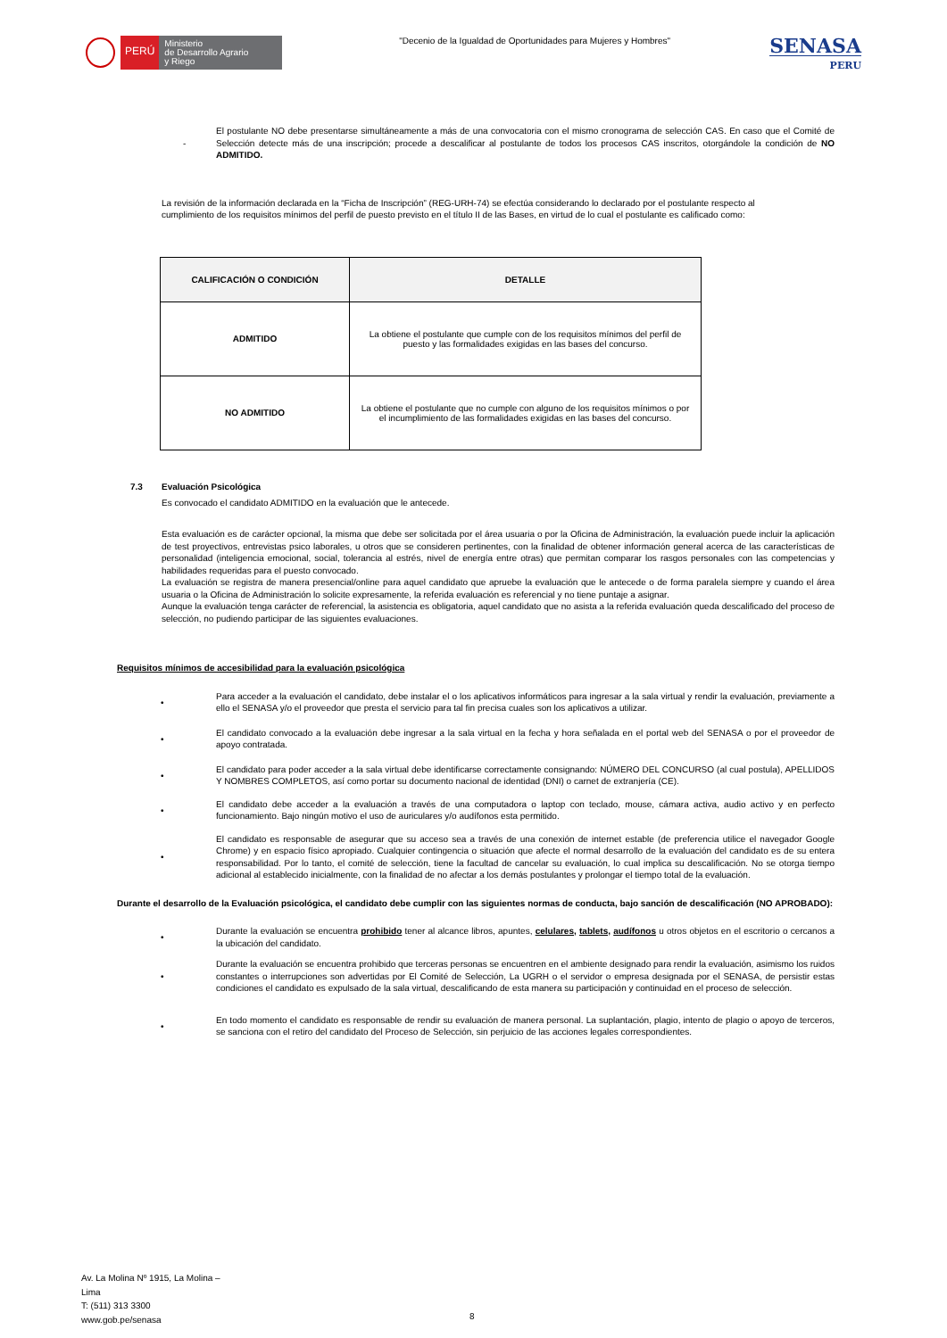PERÚ
Ministerio
de Desarrollo Agrario
y Riego
"Decenio de la Igualdad de Oportunidades para Mujeres y Hombres"
SENASA
PERU
-
El postulante NO debe presentarse simultáneamente a más de una convocatoria con el mismo cronograma de selección CAS. En caso que el Comité de Selección detecte más de una inscripción; procede a descalificar al postulante de todos los procesos CAS inscritos, otorgándole la condición de NO ADMITIDO.
La revisión de la información declarada en la “Ficha de Inscripción” (REG-URH-74) se efectúa considerando lo declarado por el postulante respecto al cumplimiento de los requisitos mínimos del perfil de puesto previsto en el título II de las Bases, en virtud de lo cual el postulante es calificado como:
| CALIFICACIÓN O CONDICIÓN | DETALLE |
| --- | --- |
| ADMITIDO | La obtiene el postulante que cumple con de los requisitos mínimos del perfil de puesto y las formalidades exigidas en las bases del concurso. |
| NO ADMITIDO | La obtiene el postulante que no cumple con alguno de los requisitos mínimos o por el incumplimiento de las formalidades exigidas en las bases del concurso. |
7.3 Evaluación Psicológica
Es convocado el candidato ADMITIDO en la evaluación que le antecede.
Esta evaluación es de carácter opcional, la misma que debe ser solicitada por el área usuaria o por la Oficina de Administración, la evaluación puede incluir la aplicación de test proyectivos, entrevistas psico laborales, u otros que se consideren pertinentes, con la finalidad de obtener información general acerca de las características de personalidad (inteligencia emocional, social, tolerancia al estrés, nivel de energía entre otras) que permitan comparar los rasgos personales con las competencias y habilidades requeridas para el puesto convocado.
La evaluación se registra de manera presencial/online para aquel candidato que apruebe la evaluación que le antecede o de forma paralela siempre y cuando el área usuaria o la Oficina de Administración lo solicite expresamente, la referida evaluación es referencial y no tiene puntaje a asignar.
Aunque la evaluación tenga carácter de referencial, la asistencia es obligatoria, aquel candidato que no asista a la referida evaluación queda descalificado del proceso de selección, no pudiendo participar de las siguientes evaluaciones.
Requisitos mínimos de accesibilidad para la evaluación psicológica
•
Para acceder a la evaluación el candidato, debe instalar el o los aplicativos informáticos para ingresar a la sala virtual y rendir la evaluación, previamente a ello el SENASA y/o el proveedor que presta el servicio para tal fin precisa cuales son los aplicativos a utilizar.
•
El candidato convocado a la evaluación debe ingresar a la sala virtual en la fecha y hora señalada en el portal web del SENASA o por el proveedor de apoyo contratada.
•
El candidato para poder acceder a la sala virtual debe identificarse correctamente consignando: NÚMERO DEL CONCURSO (al cual postula), APELLIDOS Y NOMBRES COMPLETOS, así como portar su documento nacional de identidad (DNI) o carnet de extranjería (CE).
•
El candidato debe acceder a la evaluación a través de una computadora o laptop con teclado, mouse, cámara activa, audio activo y en perfecto funcionamiento. Bajo ningún motivo el uso de auriculares y/o audífonos esta permitido.
•
El candidato es responsable de asegurar que su acceso sea a través de una conexión de internet estable (de preferencia utilice el navegador Google Chrome) y en espacio físico apropiado. Cualquier contingencia o situación que afecte el normal desarrollo de la evaluación del candidato es de su entera responsabilidad. Por lo tanto, el comité de selección, tiene la facultad de cancelar su evaluación, lo cual implica su descalificación. No se otorga tiempo adicional al establecido inicialmente, con la finalidad de no afectar a los demás postulantes y prolongar el tiempo total de la evaluación.
Durante el desarrollo de la Evaluación psicológica, el candidato debe cumplir con las siguientes normas de conducta, bajo sanción de descalificación (NO APROBADO):
•
Durante la evaluación se encuentra prohibido tener al alcance libros, apuntes, celulares, tablets, audífonos u otros objetos en el escritorio o cercanos a la ubicación del candidato.
•
Durante la evaluación se encuentra prohibido que terceras personas se encuentren en el ambiente designado para rendir la evaluación, asimismo los ruidos constantes o interrupciones son advertidas por El Comité de Selección, La UGRH o el servidor o empresa designada por el SENASA, de persistir estas condiciones el candidato es expulsado de la sala virtual, descalificando de esta manera su participación y continuidad en el proceso de selección.
•
En todo momento el candidato es responsable de rendir su evaluación de manera personal. La suplantación, plagio, intento de plagio o apoyo de terceros, se sanciona con el retiro del candidato del Proceso de Selección, sin perjuicio de las acciones legales correspondientes.
Av. La Molina Nº 1915, La Molina –
Lima
T: (511) 313 3300
www.gob.pe/senasa
8